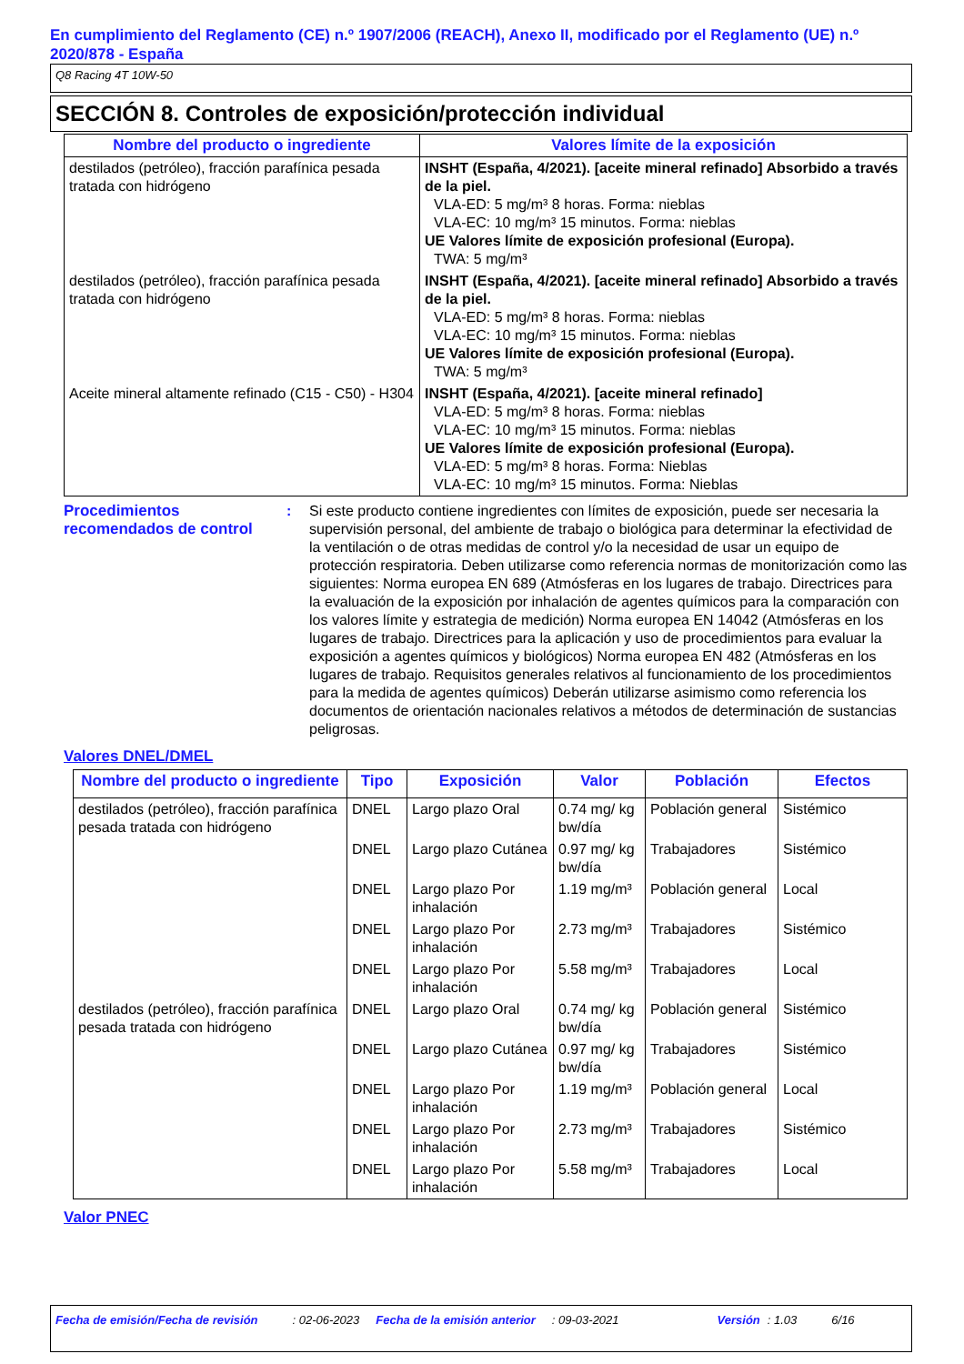En cumplimiento del Reglamento (CE) n.º 1907/2006 (REACH), Anexo II, modificado por el Reglamento (UE) n.º 2020/878 - España
Q8 Racing 4T 10W-50
SECCIÓN 8. Controles de exposición/protección individual
| Nombre del producto o ingrediente | Valores límite de la exposición |
| --- | --- |
| destilados (petróleo), fracción parafínica pesada tratada con hidrógeno | INSHT (España, 4/2021). [aceite mineral refinado] Absorbido a través de la piel. VLA-ED: 5 mg/m³ 8 horas. Forma: nieblas VLA-EC: 10 mg/m³ 15 minutos. Forma: nieblas UE Valores límite de exposición profesional (Europa). TWA: 5 mg/m³ |
| destilados (petróleo), fracción parafínica pesada tratada con hidrógeno | INSHT (España, 4/2021). [aceite mineral refinado] Absorbido a través de la piel. VLA-ED: 5 mg/m³ 8 horas. Forma: nieblas VLA-EC: 10 mg/m³ 15 minutos. Forma: nieblas UE Valores límite de exposición profesional (Europa). TWA: 5 mg/m³ |
| Aceite mineral altamente refinado (C15 - C50) - H304 | INSHT (España, 4/2021). [aceite mineral refinado] VLA-ED: 5 mg/m³ 8 horas. Forma: nieblas VLA-EC: 10 mg/m³ 15 minutos. Forma: nieblas UE Valores límite de exposición profesional (Europa). VLA-ED: 5 mg/m³ 8 horas. Forma: Nieblas VLA-EC: 10 mg/m³ 15 minutos. Forma: Nieblas |
Procedimientos recomendados de control
: Si este producto contiene ingredientes con límites de exposición, puede ser necesaria la supervisión personal, del ambiente de trabajo o biológica para determinar la efectividad de la ventilación o de otras medidas de control y/o la necesidad de usar un equipo de protección respiratoria. Deben utilizarse como referencia normas de monitorización como las siguientes: Norma europea EN 689 (Atmósferas en los lugares de trabajo. Directrices para la evaluación de la exposición por inhalación de agentes químicos para la comparación con los valores límite y estrategia de medición) Norma europea EN 14042 (Atmósferas en los lugares de trabajo. Directrices para la aplicación y uso de procedimientos para evaluar la exposición a agentes químicos y biológicos) Norma europea EN 482 (Atmósferas en los lugares de trabajo. Requisitos generales relativos al funcionamiento de los procedimientos para la medida de agentes químicos) Deberán utilizarse asimismo como referencia los documentos de orientación nacionales relativos a métodos de determinación de sustancias peligrosas.
Valores DNEL/DMEL
| Nombre del producto o ingrediente | Tipo | Exposición | Valor | Población | Efectos |
| --- | --- | --- | --- | --- | --- |
| destilados (petróleo), fracción parafínica pesada tratada con hidrógeno | DNEL | Largo plazo Oral | 0.74 mg/ kg bw/día | Población general | Sistémico |
| | DNEL | Largo plazo Cutánea | 0.97 mg/ kg bw/día | Trabajadores | Sistémico |
| | DNEL | Largo plazo Por inhalación | 1.19 mg/m³ | Población general | Local |
| | DNEL | Largo plazo Por inhalación | 2.73 mg/m³ | Trabajadores | Sistémico |
| | DNEL | Largo plazo Por inhalación | 5.58 mg/m³ | Trabajadores | Local |
| destilados (petróleo), fracción parafínica pesada tratada con hidrógeno | DNEL | Largo plazo Oral | 0.74 mg/ kg bw/día | Población general | Sistémico |
| | DNEL | Largo plazo Cutánea | 0.97 mg/ kg bw/día | Trabajadores | Sistémico |
| | DNEL | Largo plazo Por inhalación | 1.19 mg/m³ | Población general | Local |
| | DNEL | Largo plazo Por inhalación | 2.73 mg/m³ | Trabajadores | Sistémico |
| | DNEL | Largo plazo Por inhalación | 5.58 mg/m³ | Trabajadores | Local |
Valor PNEC
Fecha de emisión/Fecha de revisión: 02-06-2023 Fecha de la emisión anterior: 09-03-2021 Versión: 1.03 6/16